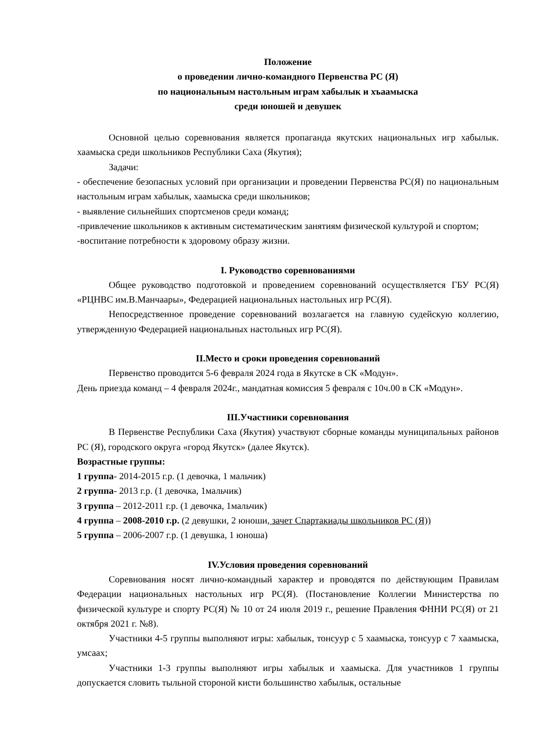Положение
о проведении лично-командного Первенства РС (Я)
по национальным настольным играм хабылык и хъаамыска
среди юношей и девушек
Основной целью соревнования является пропаганда якутских национальных игр хабылык. хаамыска среди школьников Республики Саха (Якутия);
Задачи:
- обеспечение безопасных условий при организации и проведении Первенства РС(Я) по национальным настольным играм хабылык, хаамыска среди школьников;
- выявление сильнейших спортсменов среди команд;
-привлечение школьников к активным систематическим занятиям физической культурой и спортом;
-воспитание потребности к здоровому образу жизни.
I. Руководство соревнованиями
Общее руководство подготовкой и проведением соревнований осуществляется ГБУ РС(Я) «РЦНВС им.В.Манчаары», Федерацией национальных настольных игр РС(Я).
Непосредственное проведение соревнований возлагается на главную судейскую коллегию, утвержденную Федерацией национальных настольных игр РС(Я).
II.Место и сроки проведения соревнований
Первенство проводится 5-6 февраля 2024 года в Якутске в СК «Модун».
День приезда команд – 4 февраля 2024г., мандатная комиссия 5 февраля с 10ч.00 в СК «Модун».
III.Участники соревнования
В Первенстве Республики Саха (Якутия) участвуют сборные команды муниципальных районов РС (Я), городского округа «город Якутск» (далее Якутск).
Возрастные группы:
1 группа- 2014-2015 г.р. (1 девочка, 1 мальчик)
2 группа- 2013 г.р. (1 девочка, 1мальчик)
3 группа – 2012-2011 г.р. (1 девочка, 1мальчик)
4 группа – 2008-2010 г.р. (2 девушки, 2 юноши, зачет Спартакиады школьников РС (Я))
5 группа – 2006-2007 г.р. (1 девушка, 1 юноша)
IV.Условия проведения соревнований
Соревнования носят лично-командный характер и проводятся по действующим Правилам Федерации национальных настольных игр РС(Я). (Постановление Коллегии Министерства по физической культуре и спорту РС(Я) № 10 от 24 июля 2019 г., решение Правления ФННИ РС(Я) от 21 октября 2021 г. №8).
Участники 4-5 группы выполняют игры: хабылык, тонсуур с 5 хаамыска, тонсуур с 7 хаамыска, умсаах;
Участники 1-3 группы выполняют игры хабылык и хаамыска. Для участников 1 группы допускается словить тыльной стороной кисти большинство хабылык, остальные